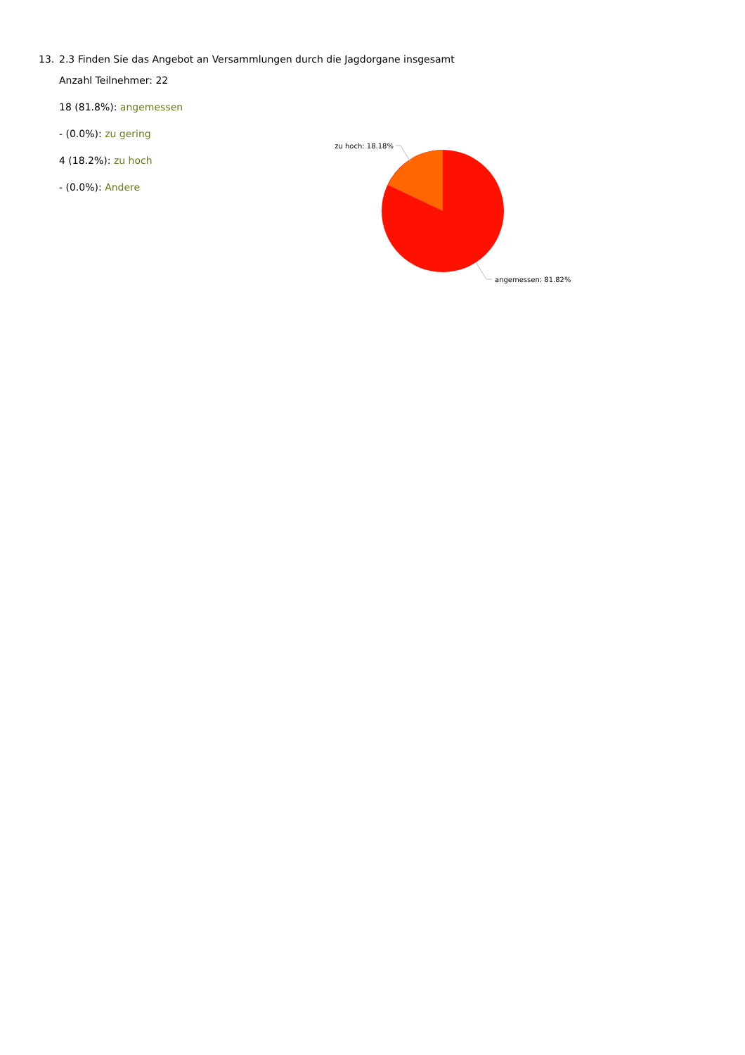13. 2.3 Finden Sie das Angebot an Versammlungen durch die Jagdorgane insgesamt
Anzahl Teilnehmer: 22
18 (81.8%): angemessen
- (0.0%): zu gering
4 (18.2%): zu hoch
- (0.0%): Andere
zu hoch: 18.18%
angemessen: 81.82%